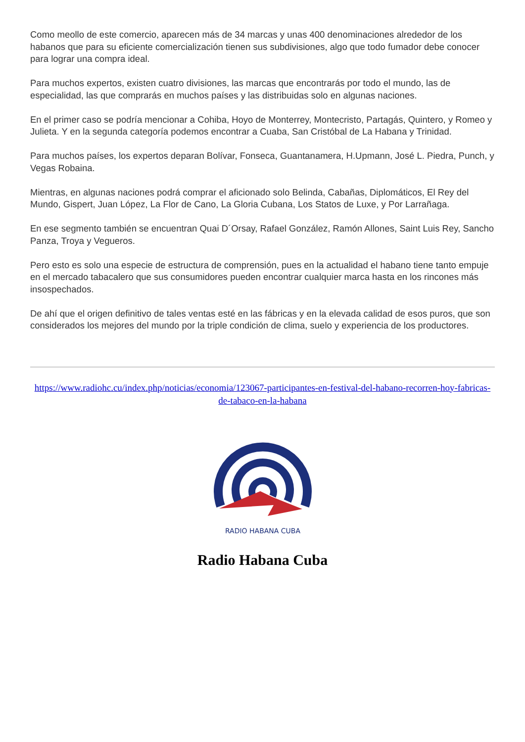Como meollo de este comercio, aparecen más de 34 marcas y unas 400 denominaciones alrededor de los habanos que para su eficiente comercialización tienen sus subdivisiones, algo que todo fumador debe conocer para lograr una compra ideal.
Para muchos expertos, existen cuatro divisiones, las marcas que encontrarás por todo el mundo, las de especialidad, las que comprarás en muchos países y las distribuidas solo en algunas naciones.
En el primer caso se podría mencionar a Cohiba, Hoyo de Monterrey, Montecristo, Partagás, Quintero, y Romeo y Julieta. Y en la segunda categoría podemos encontrar a Cuaba, San Cristóbal de La Habana y Trinidad.
Para muchos países, los expertos deparan Bolívar, Fonseca, Guantanamera, H.Upmann, José L. Piedra, Punch, y Vegas Robaina.
Mientras, en algunas naciones podrá comprar el aficionado solo Belinda, Cabañas, Diplomáticos, El Rey del Mundo, Gispert, Juan López, La Flor de Cano, La Gloria Cubana, Los Statos de Luxe, y Por Larrañaga.
En ese segmento también se encuentran Quai D´Orsay, Rafael González, Ramón Allones, Saint Luis Rey, Sancho Panza, Troya y Vegueros.
Pero esto es solo una especie de estructura de comprensión, pues en la actualidad el habano tiene tanto empuje en el mercado tabacalero que sus consumidores pueden encontrar cualquier marca hasta en los rincones más insospechados.
De ahí que el origen definitivo de tales ventas esté en las fábricas y en la elevada calidad de esos puros, que son considerados los mejores del mundo por la triple condición de clima, suelo y experiencia de los productores.
https://www.radiohc.cu/index.php/noticias/economia/123067-participantes-en-festival-del-habano-recorren-hoy-fabricas-de-tabaco-en-la-habana
RADIO HABANA CUBA
Radio Habana Cuba